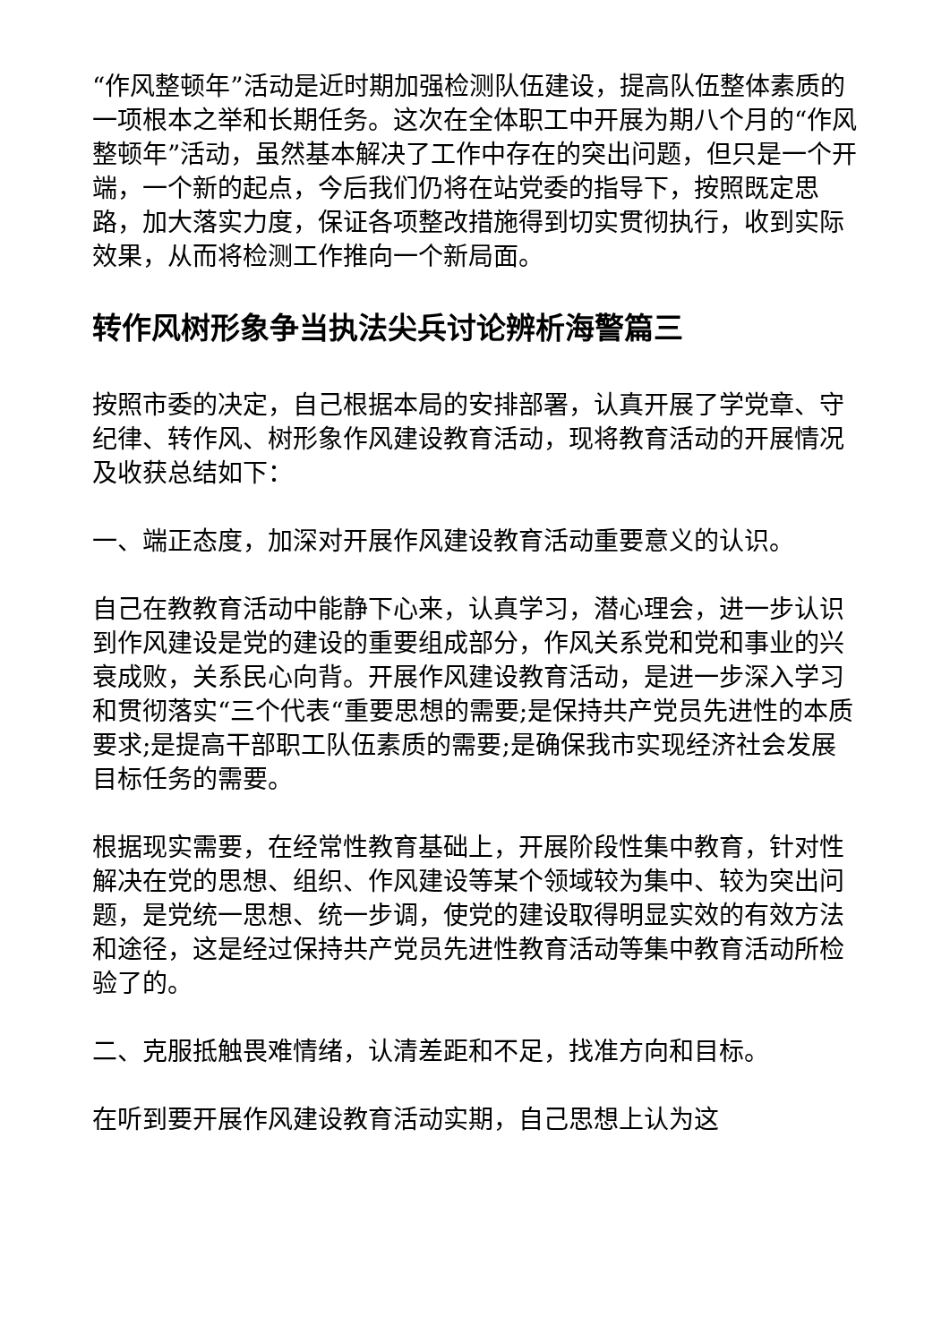“作风整顿年”活动是近时期加强检测队伍建设，提高队伍整体素质的一项根本之举和长期任务。这次在全体职工中开展为期八个月的“作风整顿年”活动，虽然基本解决了工作中存在的突出问题，但只是一个开端，一个新的起点，今后我们仍将在站党委的指导下，按照既定思路，加大落实力度，保证各项整改措施得到切实贯彻执行，收到实际效果，从而将检测工作推向一个新局面。
转作风树形象争当执法尖兵讨论辨析海警篇三
按照市委的决定，自己根据本局的安排部署，认真开展了学党章、守纪律、转作风、树形象作风建设教育活动，现将教育活动的开展情况及收获总结如下：
一、端正态度，加深对开展作风建设教育活动重要意义的认识。
自己在教教育活动中能静下心来，认真学习，潜心理会，进一步认识到作风建设是党的建设的重要组成部分，作风关系党和党和事业的兴衰成败，关系民心向背。开展作风建设教育活动，是进一步深入学习和贯彻落实“三个代表“重要思想的需要;是保持共产党员先进性的本质要求;是提高干部职工队伍素质的需要;是确保我市实现经济社会发展目标任务的需要。
根据现实需要，在经常性教育基础上，开展阶段性集中教育，针对性解决在党的思想、组织、作风建设等某个领域较为集中、较为突出问题，是党统一思想、统一步调，使党的建设取得明显实效的有效方法和途径，这是经过保持共产党员先进性教育活动等集中教育活动所检验了的。
二、克服抵触畏难情绪，认清差距和不足，找准方向和目标。
在听到要开展作风建设教育活动实期，自己思想上认为这